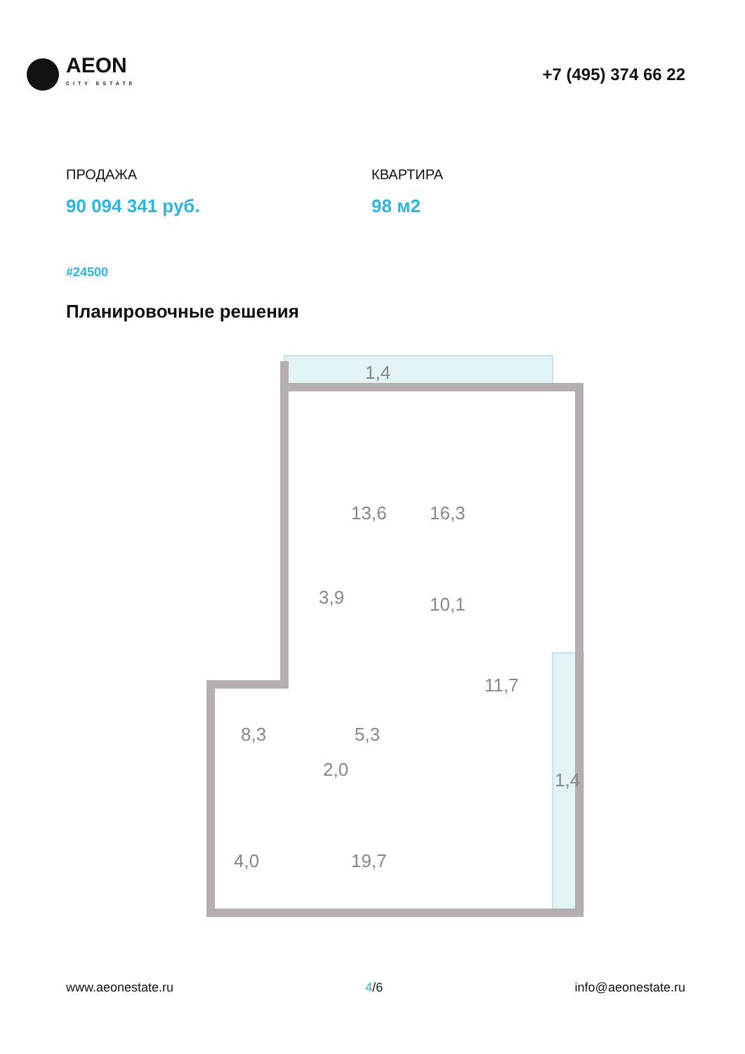AEON
CITY ESTATE
+7 (495) 374 66 22
ПРОДАЖА
90 094 341 руб.
КВАРТИРА
98 м2
#24500
Планировочные решения
1,4
13,6
16,3
3,9
10,1
11,7
8,3
5,3
2,0
1,4
4,0
19,7
www.aeonestate.ru 4/6 info@aeonestate.ru